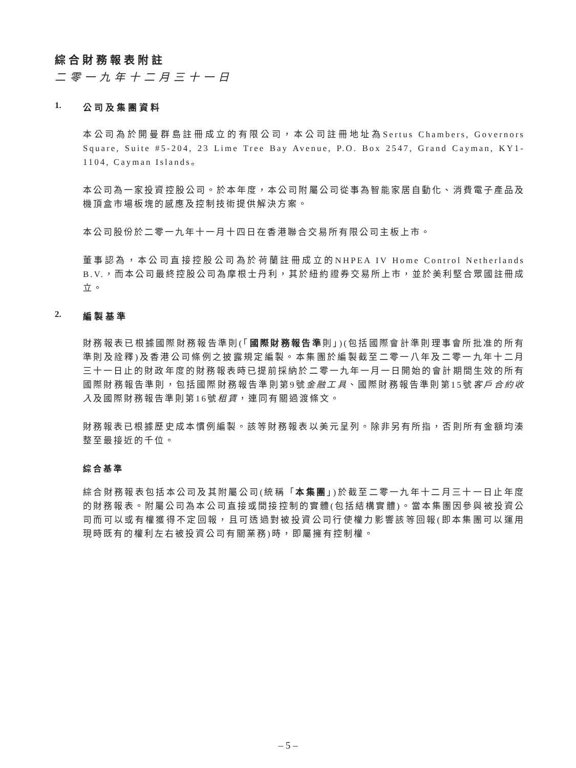綜合財務報表附註
二零一九年十二月三十一日
1. 公司及集團資料
本公司為於開曼群島註冊成立的有限公司，本公司註冊地址為Sertus Chambers, Governors Square, Suite #5-204, 23 Lime Tree Bay Avenue, P.O. Box 2547, Grand Cayman, KY1-1104, Cayman Islands。
本公司為一家投資控股公司。於本年度，本公司附屬公司從事為智能家居自動化、消費電子產品及機頂盒市場板塊的感應及控制技術提供解決方案。
本公司股份於二零一九年十一月十四日在香港聯合交易所有限公司主板上市。
董事認為，本公司直接控股公司為於荷蘭註冊成立的NHPEA IV Home Control Netherlands B.V.，而本公司最終控股公司為摩根士丹利，其於紐約證券交易所上市，並於美利堅合眾國註冊成立。
2. 編製基準
財務報表已根據國際財務報告準則(「國際財務報告準則」)(包括國際會計準則理事會所批准的所有準則及詮釋)及香港公司條例之披露規定編製。本集團於編製截至二零一八年及二零一九年十二月三十一日止的財政年度的財務報表時已提前採納於二零一九年一月一日開始的會計期間生效的所有國際財務報告準則，包括國際財務報告準則第9號金融工具、國際財務報告準則第15號客戶合約收入及國際財務報告準則第16號租賃，連同有關過渡條文。
財務報表已根據歷史成本慣例編製。該等財務報表以美元呈列。除非另有所指，否則所有金額均湊整至最接近的千位。
綜合基準
綜合財務報表包括本公司及其附屬公司(統稱「本集團」)於截至二零一九年十二月三十一日止年度的財務報表。附屬公司為本公司直接或間接控制的實體(包括結構實體)。當本集團因參與被投資公司而可以或有權獲得不定回報，且可透過對被投資公司行使權力影響該等回報(即本集團可以運用現時既有的權利左右被投資公司有關業務)時，即屬擁有控制權。
– 5 –